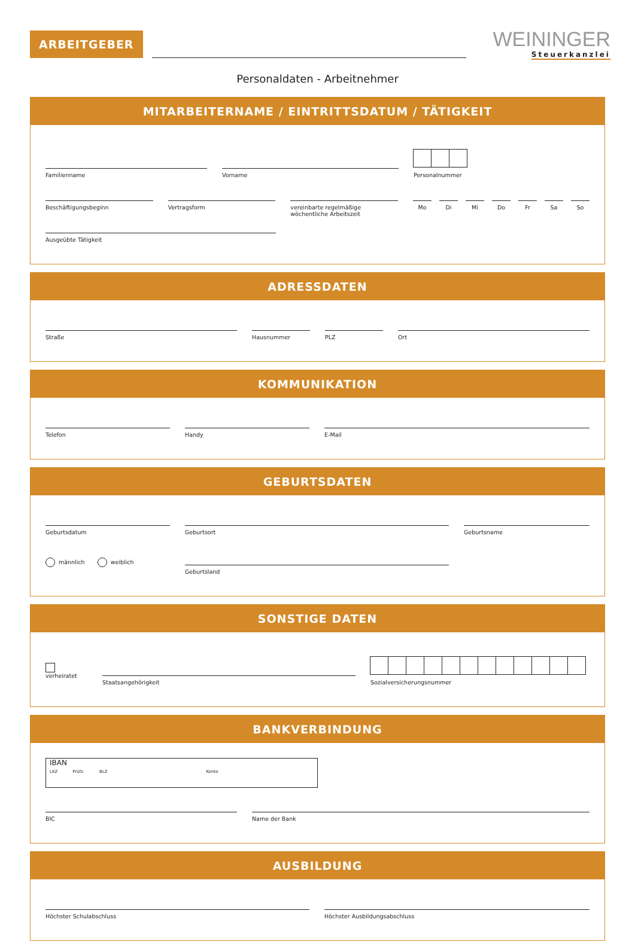ARBEITGEBER
WEININGER
Steuerkanzlei
Personaldaten - Arbeitnehmer
MITARBEITERNAME / EINTRITTSDATUM / TÄTIGKEIT
Familienname
Vorname
Personalnummer
Beschäftigungsbeginn
Vertragsform
vereinbarte regelmäßige
wöchentliche Arbeitszeit
Mo Di Mi Do Fr Sa So
Ausgeübte Tätigkeit
ADRESSDATEN
Straße
Hausnummer
PLZ
Ort
KOMMUNIKATION
Telefon
Handy
E-Mail
GEBURTSDATEN
Geburtsdatum
Geburtsort
Geburtsname
männlich weiblich
Geburtsland
SONSTIGE DATEN
verheiratet
Staatsangehörigkeit
Sozialversicherungsnummer
BANKVERBINDUNG
IBAN
LKZ Prüfz. BLZ Konto
BIC
Name der Bank
AUSBILDUNG
Höchster Schulabschluss
Höchster Ausbildungsabschluss